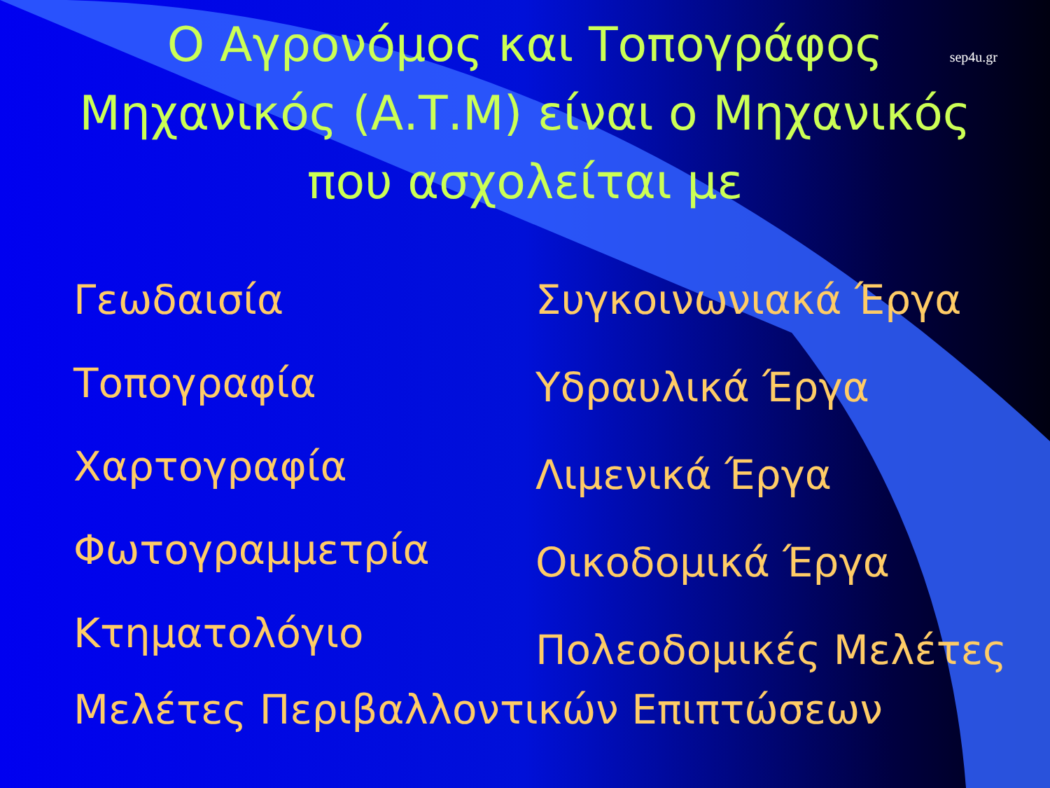Ο Αγρονόμος και Τοπογράφος
Μηχανικός (Α.Τ.Μ) είναι ο Μηχανικός
που ασχολείται με
sep4u.gr
Γεωδαισία
Τοπογραφία
Χαρτογραφία
Φωτογραμμετρία
Κτηματολόγιο
Συγκοινωνιακά Έργα
Υδραυλικά Έργα
Λιμενικά Έργα
Οικοδομικά Έργα
Πολεοδομικές Μελέτες
Μελέτες Περιβαλλοντικών Επιπτώσεων